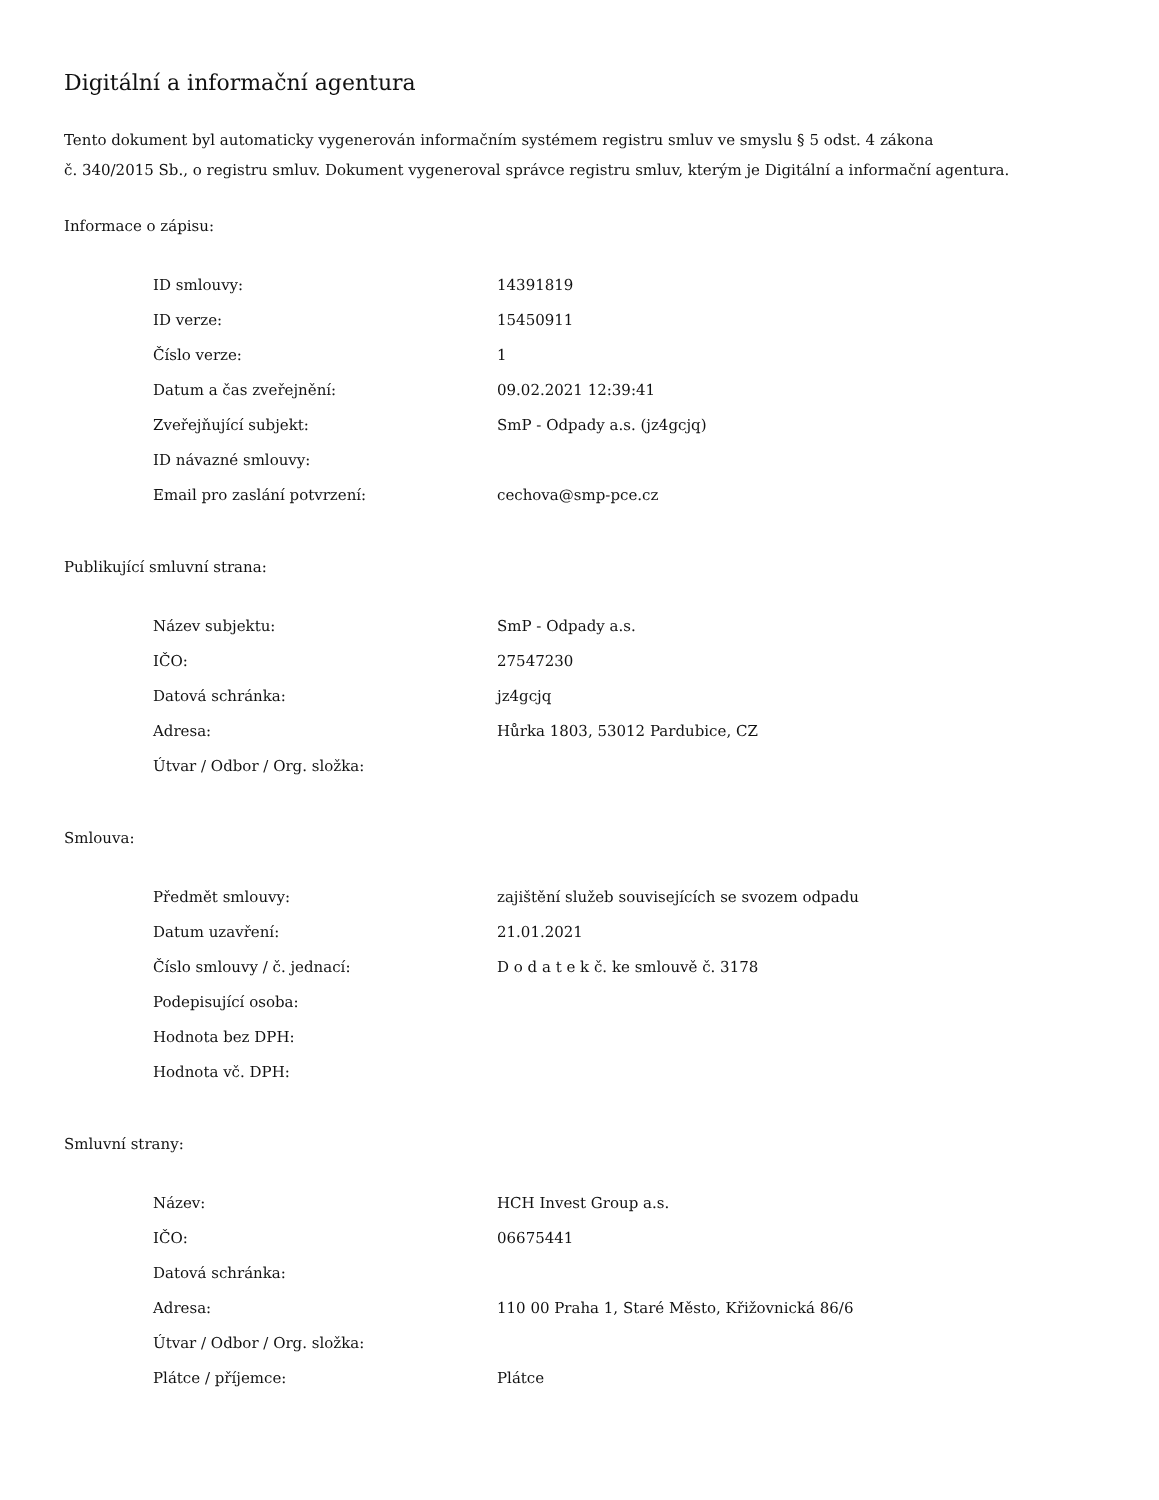Digitální a informační agentura
Tento dokument byl automaticky vygenerován informačním systémem registru smluv ve smyslu § 5 odst. 4 zákona
č. 340/2015 Sb., o registru smluv. Dokument vygeneroval správce registru smluv, kterým je Digitální a informační agentura.
Informace o zápisu:
| ID smlouvy: | 14391819 |
| ID verze: | 15450911 |
| Číslo verze: | 1 |
| Datum a čas zveřejnění: | 09.02.2021 12:39:41 |
| Zveřejňující subjekt: | SmP - Odpady a.s. (jz4gcjq) |
| ID návazné smlouvy: | |
| Email pro zaslání potvrzení: | cechova@smp-pce.cz |
Publikující smluvní strana:
| Název subjektu: | SmP - Odpady a.s. |
| IČO: | 27547230 |
| Datová schránka: | jz4gcjq |
| Adresa: | Hůrka 1803, 53012 Pardubice, CZ |
| Útvar / Odbor / Org. složka: | |
Smlouva:
| Předmět smlouvy: | zajištění služeb souvisejících se svozem odpadu |
| Datum uzavření: | 21.01.2021 |
| Číslo smlouvy / č. jednací: | D o d a t e k č. ke smlouvě č. 3178 |
| Podepisující osoba: | |
| Hodnota bez DPH: | |
| Hodnota vč. DPH: | |
Smluvní strany:
| Název: | HCH Invest Group a.s. |
| IČO: | 06675441 |
| Datová schránka: | |
| Adresa: | 110 00 Praha 1, Staré Město, Křižovnická 86/6 |
| Útvar / Odbor / Org. složka: | |
| Plátce / příjemce: | Plátce |